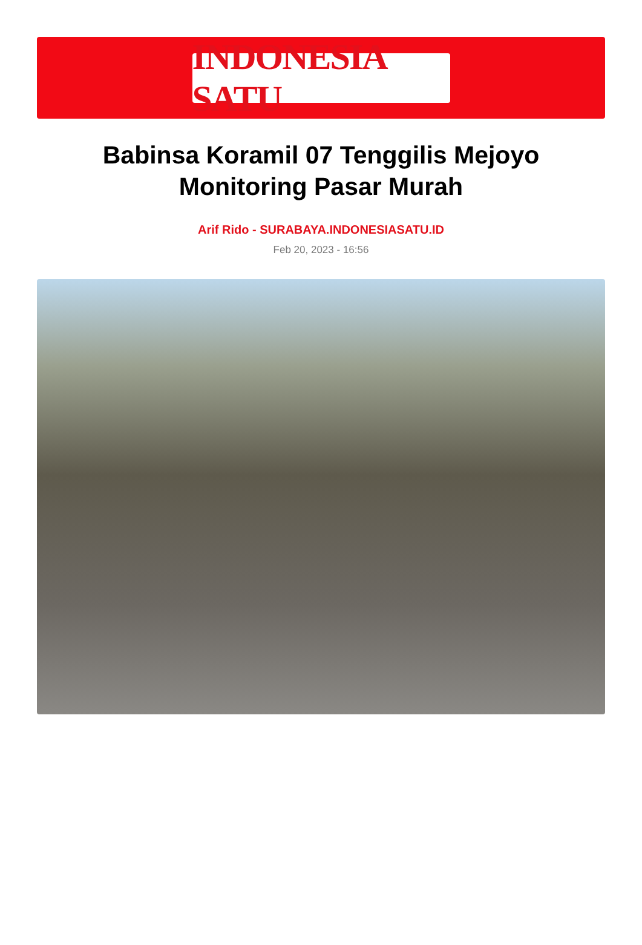INDONESIA SATU
Babinsa Koramil 07 Tenggilis Mejoyo Monitoring Pasar Murah
Arif Rido - SURABAYA.INDONESIASATU.ID
Feb 20, 2023 - 16:56